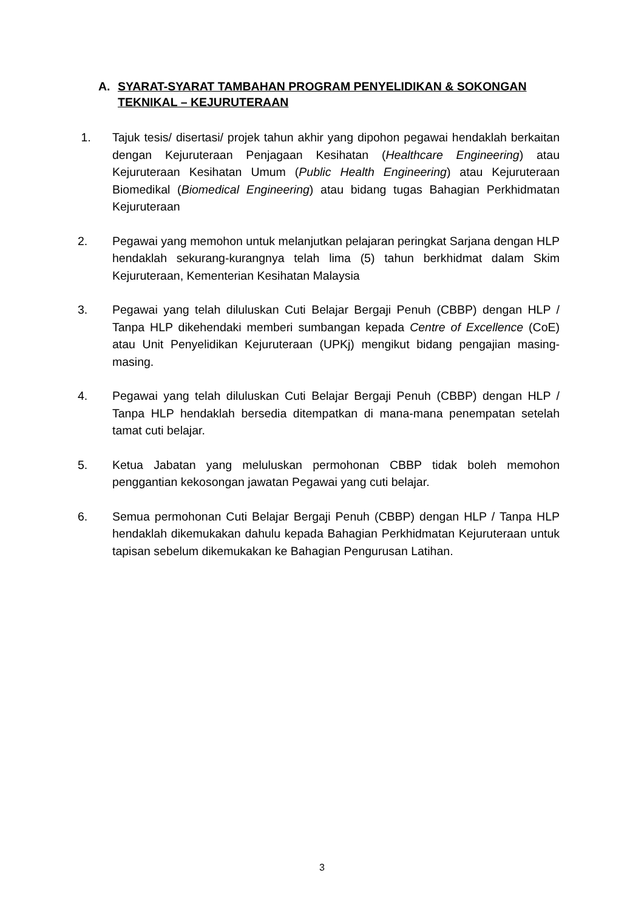A. SYARAT-SYARAT TAMBAHAN PROGRAM PENYELIDIKAN & SOKONGAN TEKNIKAL – KEJURUTERAAN
1. Tajuk tesis/ disertasi/ projek tahun akhir yang dipohon pegawai hendaklah berkaitan dengan Kejuruteraan Penjagaan Kesihatan (Healthcare Engineering) atau Kejuruteraan Kesihatan Umum (Public Health Engineering) atau Kejuruteraan Biomedikal (Biomedical Engineering) atau bidang tugas Bahagian Perkhidmatan Kejuruteraan
2. Pegawai yang memohon untuk melanjutkan pelajaran peringkat Sarjana dengan HLP hendaklah sekurang-kurangnya telah lima (5) tahun berkhidmat dalam Skim Kejuruteraan, Kementerian Kesihatan Malaysia
3. Pegawai yang telah diluluskan Cuti Belajar Bergaji Penuh (CBBP) dengan HLP / Tanpa HLP dikehendaki memberi sumbangan kepada Centre of Excellence (CoE) atau Unit Penyelidikan Kejuruteraan (UPKj) mengikut bidang pengajian masing-masing.
4. Pegawai yang telah diluluskan Cuti Belajar Bergaji Penuh (CBBP) dengan HLP / Tanpa HLP hendaklah bersedia ditempatkan di mana-mana penempatan setelah tamat cuti belajar.
5. Ketua Jabatan yang meluluskan permohonan CBBP tidak boleh memohon penggantian kekosongan jawatan Pegawai yang cuti belajar.
6. Semua permohonan Cuti Belajar Bergaji Penuh (CBBP) dengan HLP / Tanpa HLP hendaklah dikemukakan dahulu kepada Bahagian Perkhidmatan Kejuruteraan untuk tapisan sebelum dikemukakan ke Bahagian Pengurusan Latihan.
3